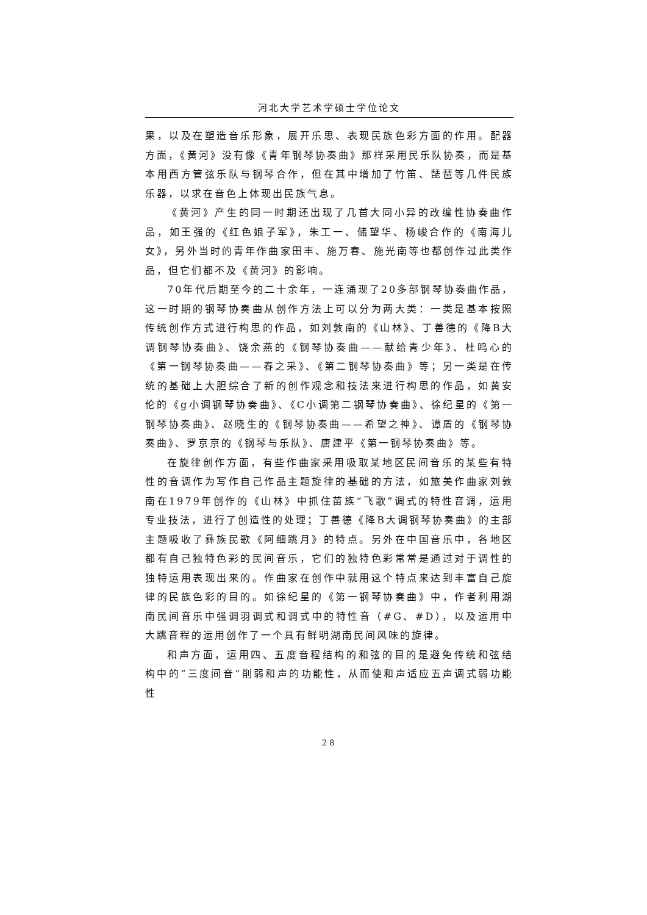河北大学艺术学硕士学位论文
果，以及在塑造音乐形象，展开乐思、表现民族色彩方面的作用。配器方面，《黄河》没有像《青年钢琴协奏曲》那样采用民乐队协奏，而是基本用西方管弦乐队与钢琴合作，但在其中增加了竹笛、琵琶等几件民族乐器，以求在音色上体现出民族气息。
《黄河》产生的同一时期还出现了几首大同小异的改编性协奏曲作品，如王强的《红色娘子军》，朱工一、储望华、杨峻合作的《南海儿女》，另外当时的青年作曲家田丰、施万春、施光南等也都创作过此类作品，但它们都不及《黄河》的影响。
70年代后期至今的二十余年，一连涌现了20多部钢琴协奏曲作品，这一时期的钢琴协奏曲从创作方法上可以分为两大类：一类是基本按照传统创作方式进行构思的作品，如刘敦南的《山林》、丁善德的《降B大调钢琴协奏曲》、饶余燕的《钢琴协奏曲——献给青少年》、杜鸣心的《第一钢琴协奏曲——春之采》、《第二钢琴协奏曲》等；另一类是在传统的基础上大胆综合了新的创作观念和技法来进行构思的作品，如黄安伦的《g小调钢琴协奏曲》、《C小调第二钢琴协奏曲》、徐纪星的《第一钢琴协奏曲》、赵晓生的《钢琴协奏曲——希望之神》、谭盾的《钢琴协奏曲》、罗京京的《钢琴与乐队》、唐建平《第一钢琴协奏曲》等。
在旋律创作方面，有些作曲家采用吸取某地区民间音乐的某些有特性的音调作为写作自己作品主题旋律的基础的方法，如旅美作曲家刘敦南在1979年创作的《山林》中抓住苗族“飞歌”调式的特性音调，运用专业技法，进行了创造性的处理；丁善德《降B大调钢琴协奏曲》的主部主题吸收了彝族民歌《阿细跳月》的特点。另外在中国音乐中，各地区都有自己独特色彩的民间音乐，它们的独特色彩常常是通过对于调性的独特运用表现出来的。作曲家在创作中就用这个特点来达到丰富自己旋律的民族色彩的目的。如徐纪星的《第一钢琴协奏曲》中，作者利用湖南民间音乐中强调羽调式和调式中的特性音（#G、#D），以及运用中大跳音程的运用创作了一个具有鲜明湖南民间风味的旋律。
和声方面，运用四、五度音程结构的和弦的目的是避免传统和弦结构中的“三度间音”削弱和声的功能性，从而使和声适应五声调式弱功能性
28